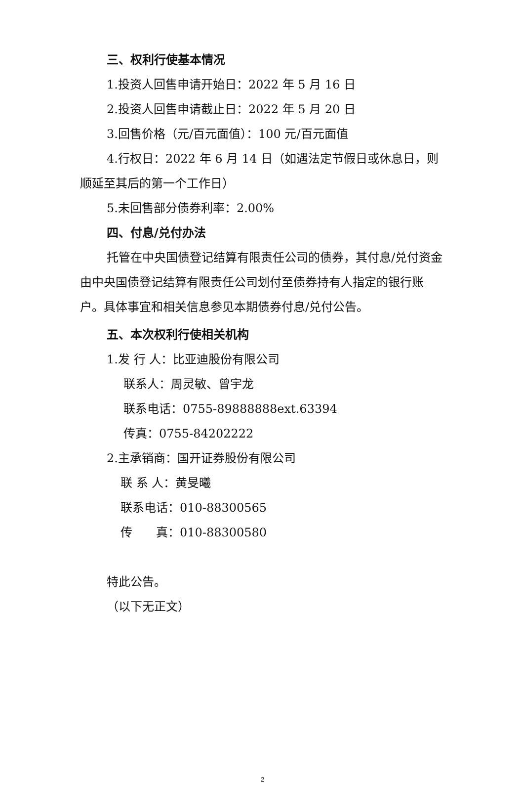三、权利行使基本情况
1.投资人回售申请开始日：2022 年 5 月 16 日
2.投资人回售申请截止日：2022 年 5 月 20 日
3.回售价格（元/百元面值）：100 元/百元面值
4.行权日：2022 年 6 月 14 日（如遇法定节假日或休息日，则顺延至其后的第一个工作日）
5.未回售部分债券利率：2.00%
四、付息/兑付办法
托管在中央国债登记结算有限责任公司的债券，其付息/兑付资金由中央国债登记结算有限责任公司划付至债券持有人指定的银行账户。具体事宜和相关信息参见本期债券付息/兑付公告。
五、本次权利行使相关机构
1.发 行 人：比亚迪股份有限公司
联系人：周灵敏、曾宇龙
联系电话：0755-89888888ext.63394
传真：0755-84202222
2.主承销商：国开证券股份有限公司
联 系 人：黄旻曦
联系电话：010-88300565
传　　真：010-88300580
特此公告。
（以下无正文）
2